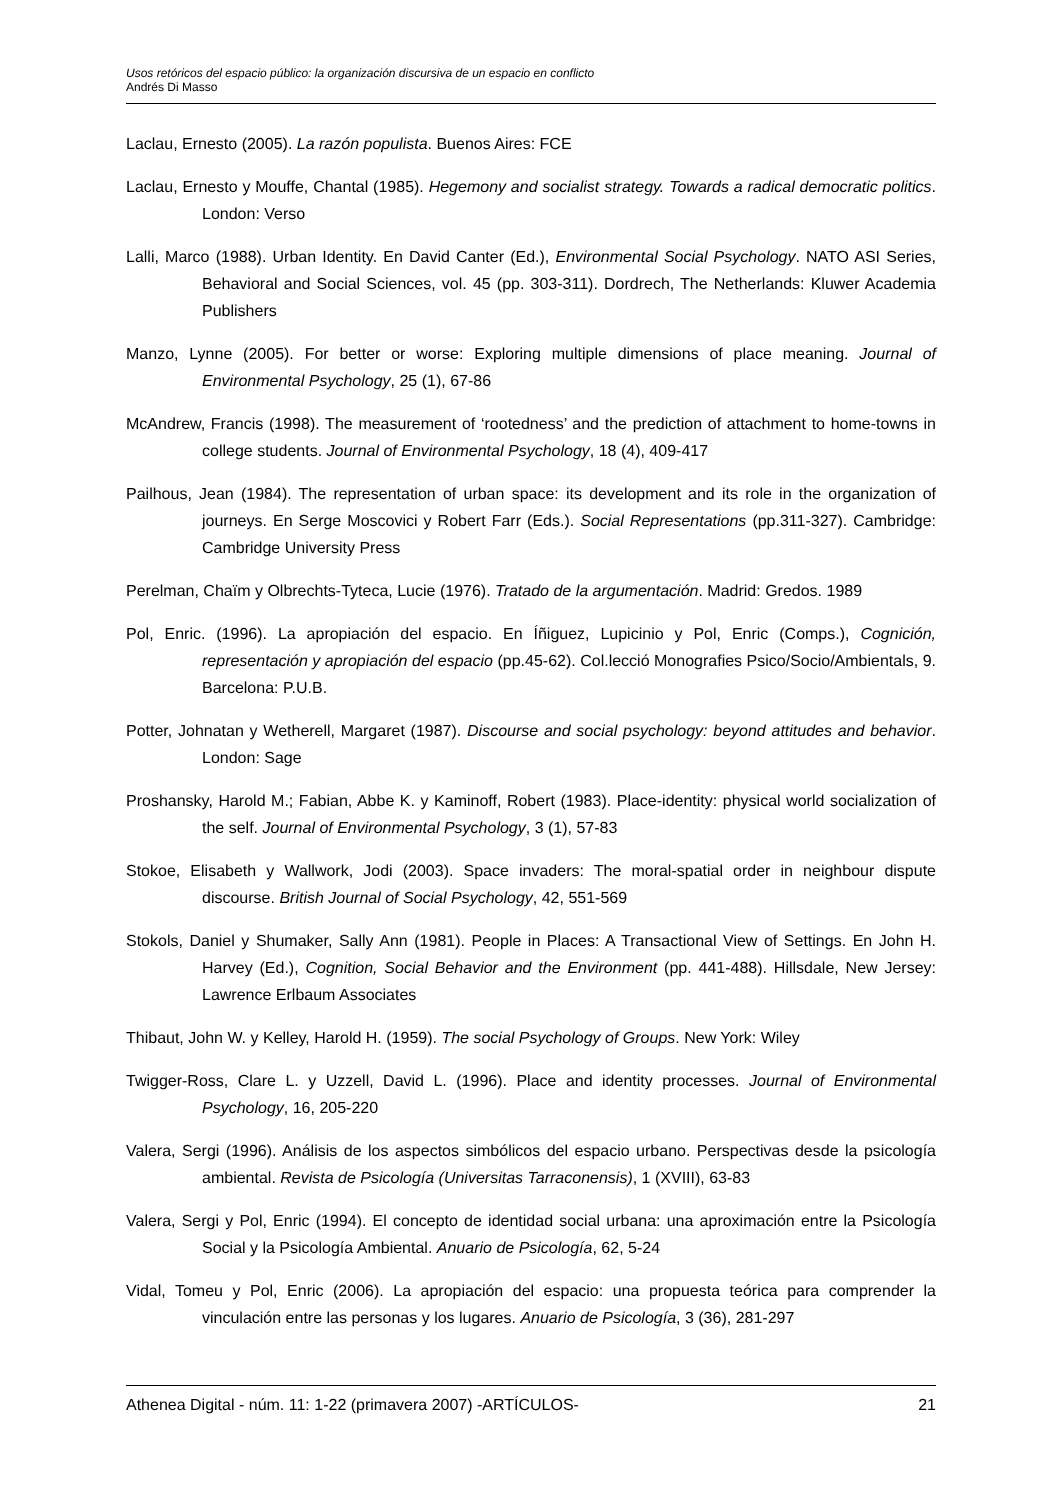Usos retóricos del espacio público: la organización discursiva de un espacio en conflicto
Andrés Di Masso
Laclau, Ernesto (2005). La razón populista. Buenos Aires: FCE
Laclau, Ernesto y Mouffe, Chantal (1985). Hegemony and socialist strategy. Towards a radical democratic politics. London: Verso
Lalli, Marco (1988). Urban Identity. En David Canter (Ed.), Environmental Social Psychology. NATO ASI Series, Behavioral and Social Sciences, vol. 45 (pp. 303-311). Dordrech, The Netherlands: Kluwer Academia Publishers
Manzo, Lynne (2005). For better or worse: Exploring multiple dimensions of place meaning. Journal of Environmental Psychology, 25 (1), 67-86
McAndrew, Francis (1998). The measurement of ‘rootedness’ and the prediction of attachment to home-towns in college students. Journal of Environmental Psychology, 18 (4), 409-417
Pailhous, Jean (1984). The representation of urban space: its development and its role in the organization of journeys. En Serge Moscovici y Robert Farr (Eds.). Social Representations (pp.311-327). Cambridge: Cambridge University Press
Perelman, Chaïm y Olbrechts-Tyteca, Lucie (1976). Tratado de la argumentación. Madrid: Gredos. 1989
Pol, Enric. (1996). La apropiación del espacio. En Íñiguez, Lupicinio y Pol, Enric (Comps.), Cognición, representación y apropiación del espacio (pp.45-62). Col.lecció Monografies Psico/Socio/Ambientals, 9. Barcelona: P.U.B.
Potter, Johnatan y Wetherell, Margaret (1987). Discourse and social psychology: beyond attitudes and behavior. London: Sage
Proshansky, Harold M.; Fabian, Abbe K. y Kaminoff, Robert (1983). Place-identity: physical world socialization of the self. Journal of Environmental Psychology, 3 (1), 57-83
Stokoe, Elisabeth y Wallwork, Jodi (2003). Space invaders: The moral-spatial order in neighbour dispute discourse. British Journal of Social Psychology, 42, 551-569
Stokols, Daniel y Shumaker, Sally Ann (1981). People in Places: A Transactional View of Settings. En John H. Harvey (Ed.), Cognition, Social Behavior and the Environment (pp. 441-488). Hillsdale, New Jersey: Lawrence Erlbaum Associates
Thibaut, John W. y Kelley, Harold H. (1959). The social Psychology of Groups. New York: Wiley
Twigger-Ross, Clare L. y Uzzell, David L. (1996). Place and identity processes. Journal of Environmental Psychology, 16, 205-220
Valera, Sergi (1996). Análisis de los aspectos simbólicos del espacio urbano. Perspectivas desde la psicología ambiental. Revista de Psicología (Universitas Tarraconensis), 1 (XVIII), 63-83
Valera, Sergi y Pol, Enric (1994). El concepto de identidad social urbana: una aproximación entre la Psicología Social y la Psicología Ambiental. Anuario de Psicología, 62, 5-24
Vidal, Tomeu y Pol, Enric (2006). La apropiación del espacio: una propuesta teórica para comprender la vinculación entre las personas y los lugares. Anuario de Psicología, 3 (36), 281-297
Athenea Digital - núm. 11: 1-22 (primavera 2007) -ARTÍCULOS- 21